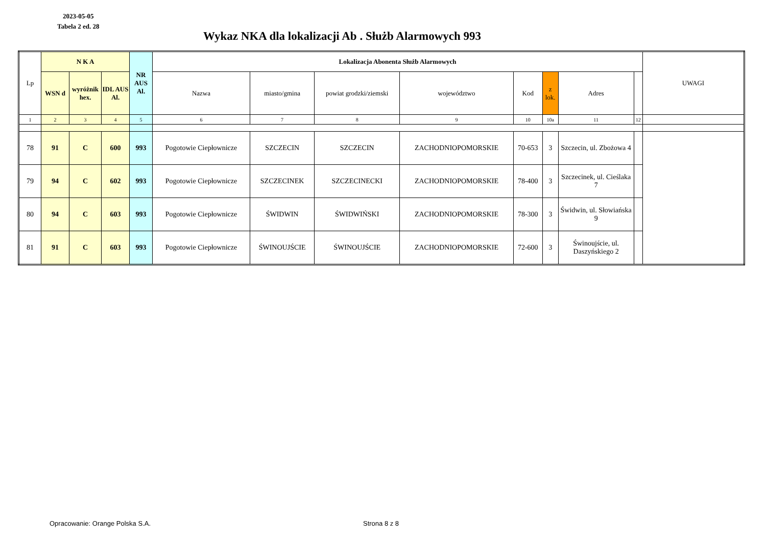2023-05-05
Tabela 2 ed. 28
Wykaz NKA dla lokalizacji Ab . Służb Alarmowych 993
| Lp | N K A | | | NR AUS Al. | Lokalizacja Abonenta Służb Alarmowych | | | | | | | | UWAGI |
| --- | --- | --- | --- | --- | --- | --- | --- | --- | --- | --- | --- | --- | --- |
| | WSN d | wyróżnik hex. | IDL AUS Al. | | Nazwa | miasto/gmina | powiat grodzki/ziemski | województwo | Kod | z lok. | Adres | | |
| 1 | 2 | 3 | 4 | 5 | 6 | 7 | 8 | 9 | 10 | 10a | 11 | 12 | |
| 78 | 91 | C | 600 | 993 | Pogotowie Ciepłownicze | SZCZECIN | SZCZECIN | ZACHODNIOPOMORSKIE | 70-653 | 3 | Szczecin, ul. Zbożowa 4 | | |
| 79 | 94 | C | 602 | 993 | Pogotowie Ciepłownicze | SZCZECINEK | SZCZECINECKI | ZACHODNIOPOMORSKIE | 78-400 | 3 | Szczecinek, ul. Cieślaka 7 | | |
| 80 | 94 | C | 603 | 993 | Pogotowie Ciepłownicze | ŚWIDWIN | ŚWIDWIŃSKI | ZACHODNIOPOMORSKIE | 78-300 | 3 | Świdwin, ul. Słowiańska 9 | | |
| 81 | 91 | C | 603 | 993 | Pogotowie Ciepłownicze | ŚWINOUJŚCIE | ŚWINOUJŚCIE | ZACHODNIOPOMORSKIE | 72-600 | 3 | Świnoujście, ul. Daszyńskiego 2 | | |
Opracowanie: Orange Polska S.A.
Strona 8 z 8